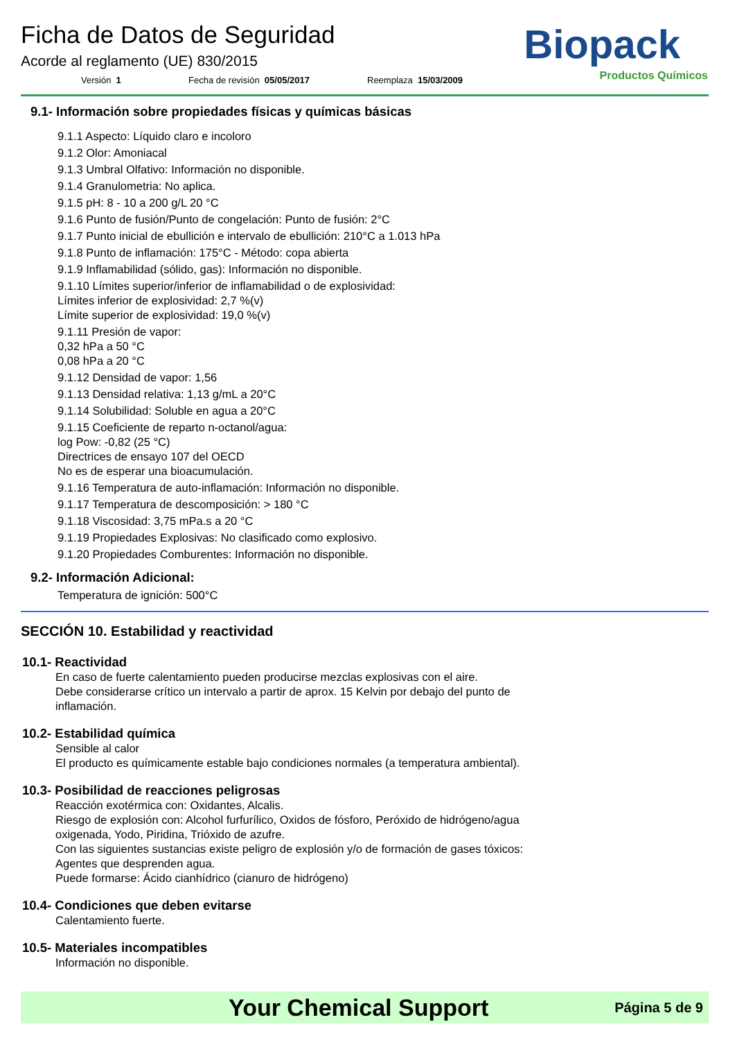Ficha de Datos de Seguridad
Acorde al reglamento (UE) 830/2015
Versión 1 Fecha de revisión 05/05/2017 Reemplaza 15/03/2009
Biopack
Productos Químicos
9.1- Información sobre propiedades físicas y químicas básicas
9.1.1 Aspecto: Líquido claro e incoloro
9.1.2 Olor: Amoniacal
9.1.3 Umbral Olfativo: Información no disponible.
9.1.4 Granulometria: No aplica.
9.1.5 pH: 8 - 10 a 200 g/L 20 °C
9.1.6 Punto de fusión/Punto de congelación: Punto de fusión: 2°C
9.1.7 Punto inicial de ebullición e intervalo de ebullición: 210°C a 1.013 hPa
9.1.8 Punto de inflamación: 175°C - Método: copa abierta
9.1.9 Inflamabilidad (sólido, gas): Información no disponible.
9.1.10 Límites superior/inferior de inflamabilidad o de explosividad:
Límites inferior de explosividad: 2,7 %(v)
Límite superior de explosividad: 19,0 %(v)
9.1.11 Presión de vapor:
0,32 hPa a 50 °C
0,08 hPa a 20 °C
9.1.12 Densidad de vapor: 1,56
9.1.13 Densidad relativa: 1,13 g/mL a 20°C
9.1.14 Solubilidad: Soluble en agua a 20°C
9.1.15 Coeficiente de reparto n-octanol/agua:
log Pow: -0,82 (25 °C)
Directrices de ensayo 107 del OECD
No es de esperar una bioacumulación.
9.1.16 Temperatura de auto-inflamación: Información no disponible.
9.1.17 Temperatura de descomposición: > 180 °C
9.1.18 Viscosidad: 3,75 mPa.s a 20 °C
9.1.19 Propiedades Explosivas: No clasificado como explosivo.
9.1.20 Propiedades Comburentes: Información no disponible.
9.2- Información Adicional:
Temperatura de ignición: 500°C
SECCIÓN 10. Estabilidad y reactividad
10.1- Reactividad
En caso de fuerte calentamiento pueden producirse mezclas explosivas con el aire.
Debe considerarse crítico un intervalo a partir de aprox. 15 Kelvin por debajo del punto de
inflamación.
10.2- Estabilidad química
Sensible al calor
El producto es químicamente estable bajo condiciones normales (a temperatura ambiental).
10.3- Posibilidad de reacciones peligrosas
Reacción exotérmica con: Oxidantes, Alcalis.
Riesgo de explosión con: Alcohol furfurílico, Oxidos de fósforo, Peróxido de hidrógeno/agua
oxigenada, Yodo, Piridina, Trióxido de azufre.
Con las siguientes sustancias existe peligro de explosión y/o de formación de gases tóxicos:
Agentes que desprenden agua.
Puede formarse: Ácido cianhídrico (cianuro de hidrógeno)
10.4- Condiciones que deben evitarse
Calentamiento fuerte.
10.5- Materiales incompatibles
Información no disponible.
Your Chemical Support Página 5 de 9